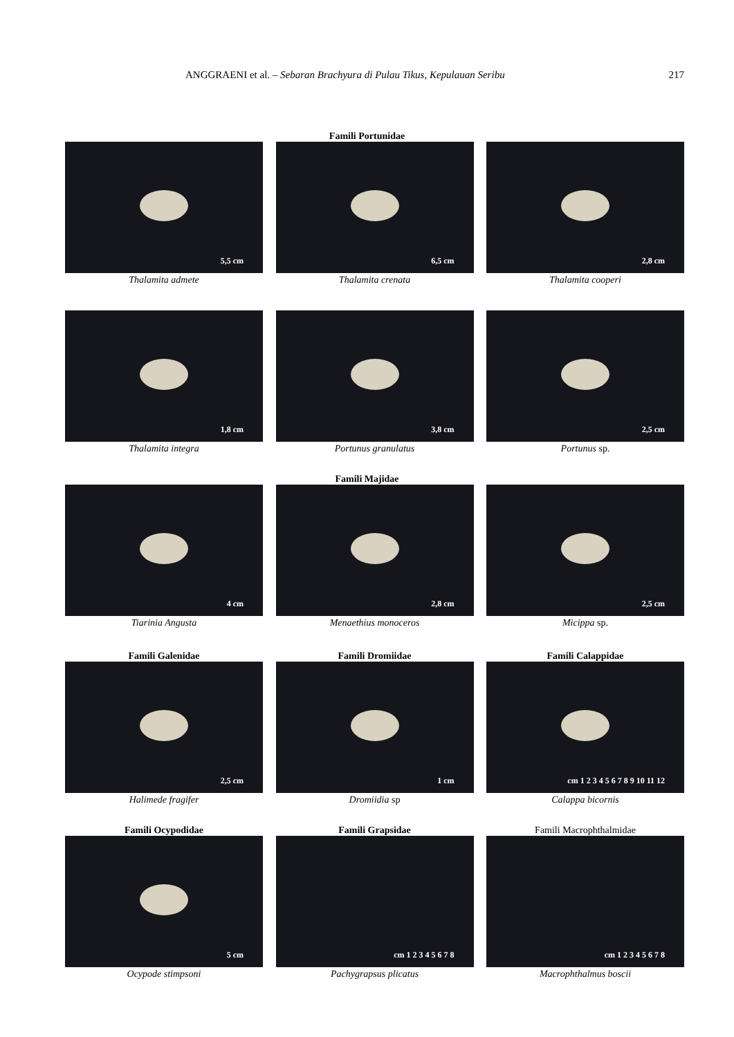ANGGRAENI et al. – Sebaran Brachyura di Pulau Tikus, Kepulauan Seribu
217
Famili Portunidae
5,5 cm
Thalamita admete
6,5 cm
Thalamita crenata
2,8 cm
Thalamita cooperi
1,8 cm
Thalamita integra
3,8 cm
Portunus granulatus
2,5 cm
Portunus sp.
Famili Majidae
4 cm
Tiarinia Angusta
2,8 cm
Menaethius monoceros
2,5 cm
Micippa sp.
Famili Galenidae Famili Dromiidae Famili Calappidae
2,5 cm
Halimede fragifer
1 cm
Dromiidia sp
cm 1 2 3 4 5 6 7 8 9 10 11 12
Calappa bicornis
Famili Ocypodidae Famili Grapsidae Famili Macrophthalmidae
5 cm
Ocypode stimpsoni
cm 1 2 3 4 5 6 7 8
Pachygrapsus plicatus
cm 1 2 3 4 5 6 7 8
Macrophthalmus boscii